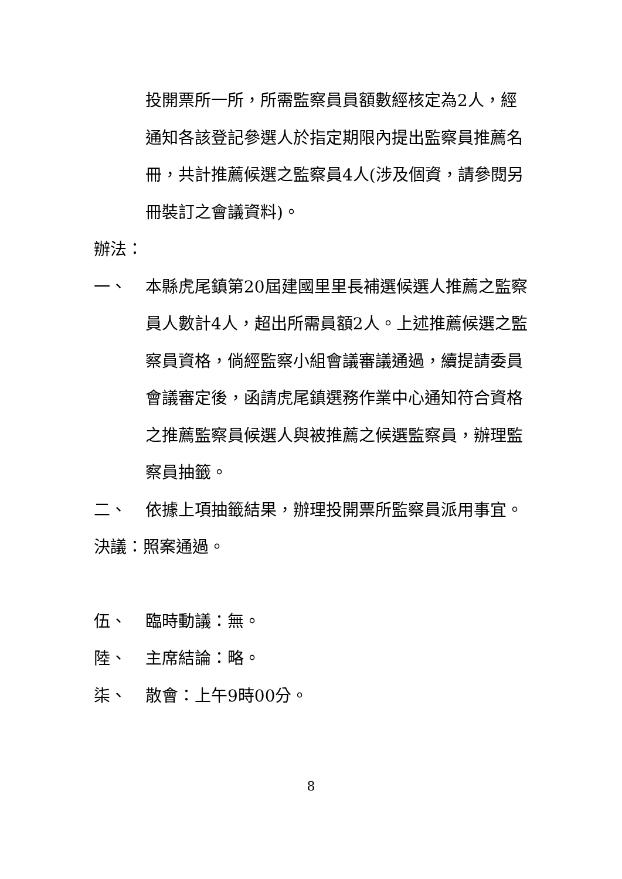投開票所一所，所需監察員員額數經核定為2人，經通知各該登記參選人於指定期限內提出監察員推薦名冊，共計推薦候選之監察員4人(涉及個資，請參閱另冊裝訂之會議資料)。
辦法：
一、 本縣虎尾鎮第20屆建國里里長補選候選人推薦之監察員人數計4人，超出所需員額2人。上述推薦候選之監察員資格，倘經監察小組會議審議通過，續提請委員會議審定後，函請虎尾鎮選務作業中心通知符合資格之推薦監察員候選人與被推薦之候選監察員，辦理監察員抽籤。
二、 依據上項抽籤結果，辦理投開票所監察員派用事宜。
決議：照案通過。
伍、 臨時動議：無。
陸、 主席結論：略。
柒、 散會：上午9時00分。
8